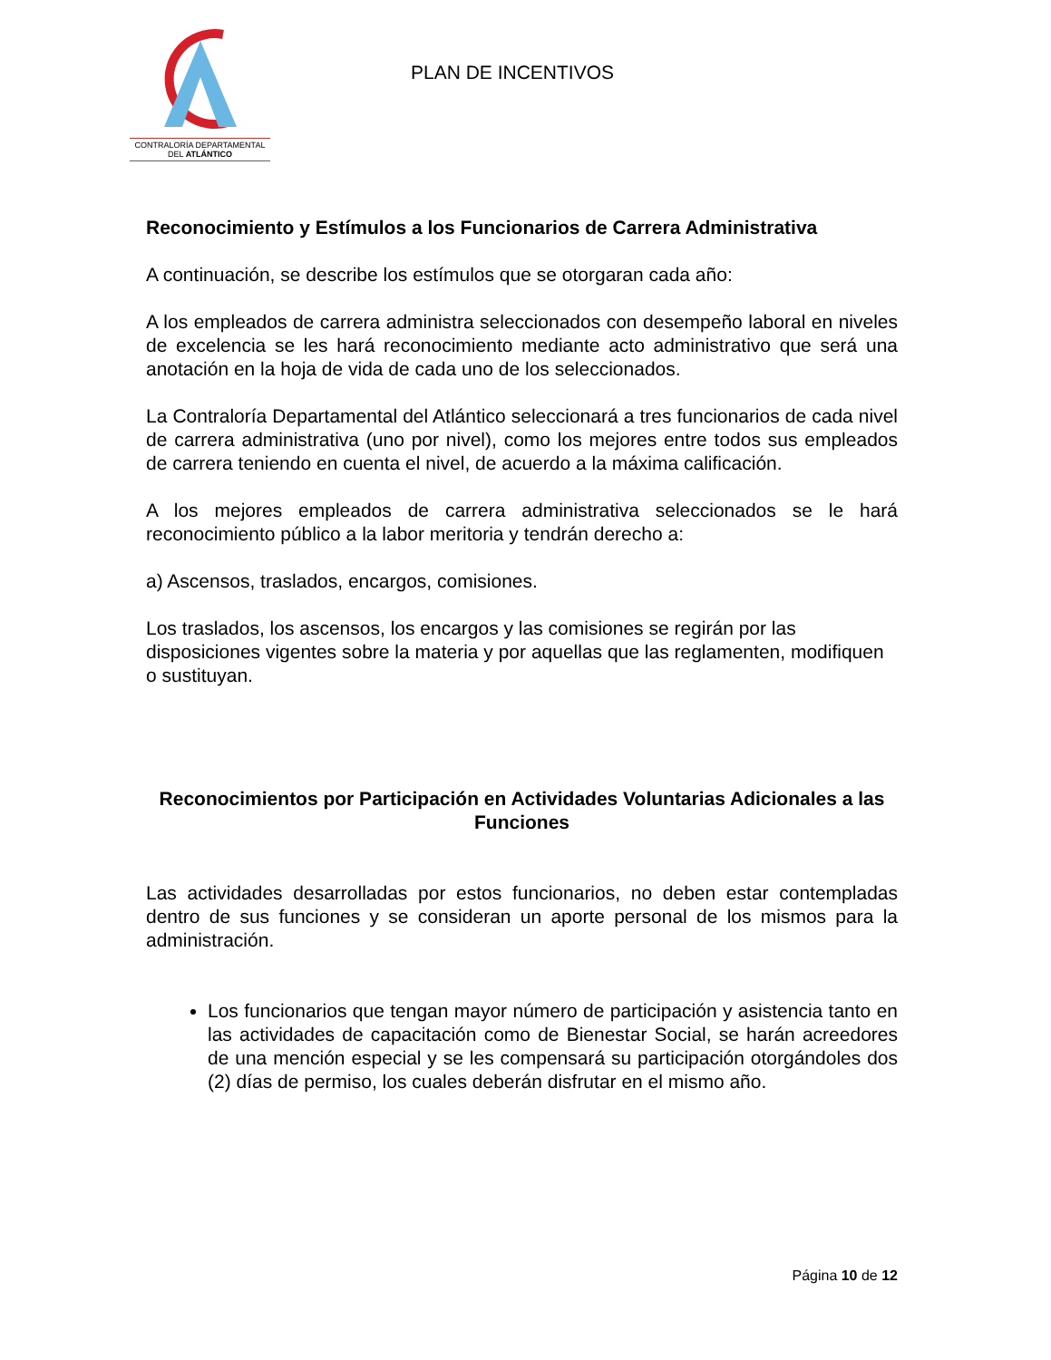CONTRALORÍA DEPARTAMENTAL
DEL ATLÁNTICO
PLAN DE INCENTIVOS
Reconocimiento y Estímulos a los Funcionarios de Carrera Administrativa
A continuación, se describe los estímulos que se otorgaran cada año:
A los empleados de carrera administra seleccionados con desempeño laboral en niveles de excelencia se les hará reconocimiento mediante acto administrativo que será una anotación en la hoja de vida de cada uno de los seleccionados.
La Contraloría Departamental del Atlántico seleccionará a tres funcionarios de cada nivel de carrera administrativa (uno por nivel), como los mejores entre todos sus empleados de carrera teniendo en cuenta el nivel, de acuerdo a la máxima calificación.
A los mejores empleados de carrera administrativa seleccionados se le hará reconocimiento público a la labor meritoria y tendrán derecho a:
a) Ascensos, traslados, encargos, comisiones.
Los traslados, los ascensos, los encargos y las comisiones se regirán por las disposiciones vigentes sobre la materia y por aquellas que las reglamenten, modifiquen o sustituyan.
Reconocimientos por Participación en Actividades Voluntarias Adicionales a las Funciones
Las actividades desarrolladas por estos funcionarios, no deben estar contempladas dentro de sus funciones y se consideran un aporte personal de los mismos para la administración.
Los funcionarios que tengan mayor número de participación y asistencia tanto en las actividades de capacitación como de Bienestar Social, se harán acreedores de una mención especial y se les compensará su participación otorgándoles dos (2) días de permiso, los cuales deberán disfrutar en el mismo año.
Página 10 de 12